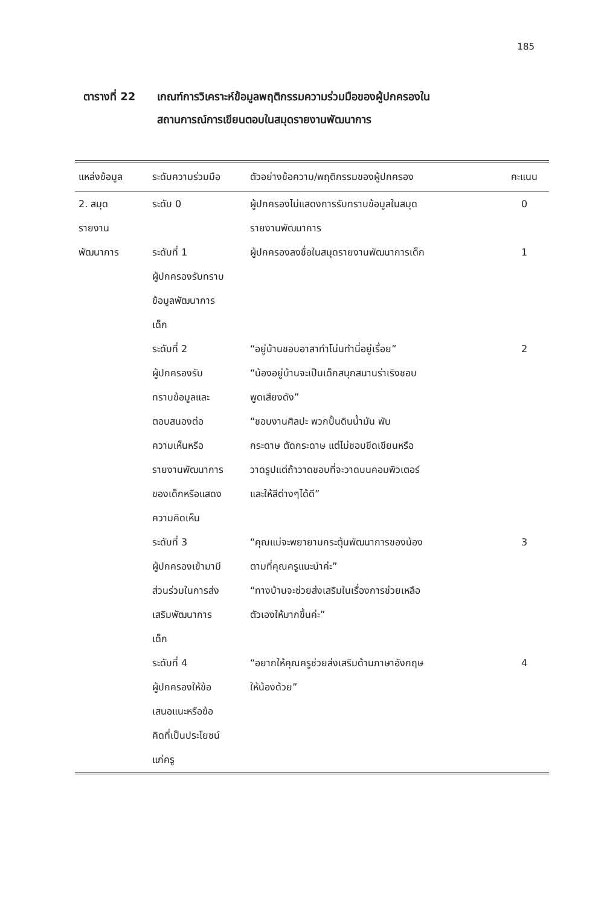185
ตารางที่ 22 เกณฑ์การวิเคราะห์ข้อมูลพฤติกรรมความร่วมมือของผู้ปกครองใน
สถานการณ์การเขียนตอบในสมุดรายงานพัฒนาการ
| แหล่งข้อมูล | ระดับความร่วมมือ | ตัวอย่างข้อความ/พฤติกรรมของผู้ปกครอง | คะแนน |
| --- | --- | --- | --- |
| 2. สมุด รายงาน พัฒนาการ | ระดับ 0 | ผู้ปกครองไม่แสดงการรับทราบข้อมูลในสมุด รายงานพัฒนาการ | 0 |
| | ระดับที่ 1 ผู้ปกครองรับทราบ ข้อมูลพัฒนาการ เด็ก | ผู้ปกครองลงชื่อในสมุดรายงานพัฒนาการเด็ก | 1 |
| | ระดับที่ 2 ผู้ปกครองรับ ทราบข้อมูลและ ตอบสนองต่อ ความเห็นหรือ รายงานพัฒนาการ ของเด็กหรือแสดง ความคิดเห็น | “อยู่บ้านชอบอาสาทำโน่นทำนี่อยู่เรื่อย” “น้องอยู่บ้านจะเป็นเด็กสนุกสนานร่าเริงชอบ พูดเสียงดัง” “ชอบงานศิลปะ พวกปั้นดินน้ำมัน พับ กระดาษ ตัดกระดาษ แต่ไม่ชอบขีดเขียนหรือ วาดรูปแต่ถ้าวาดชอบที่จะวาดบนคอมพิวเตอร์ และให้สีต่างๆได้ดี” | 2 |
| | ระดับที่ 3 ผู้ปกครองเข้ามามี ส่วนร่วมในการส่ง เสริมพัฒนาการ เด็ก | “คุณแม่จะพยายามกระตุ้นพัฒนาการของน้อง ตามที่คุณครูแนะนำค่ะ” “ทางบ้านจะช่วยส่งเสริมในเรื่องการช่วยเหลือ ตัวเองให้มากขึ้นค่ะ” | 3 |
| | ระดับที่ 4 ผู้ปกครองให้ข้อ เสนอแนะหรือข้อ คิดที่เป็นประโยชน์ แก่ครู | “อยากให้คุณครูช่วยส่งเสริมด้านภาษาอังกฤษ ให้น้องด้วย” | 4 |